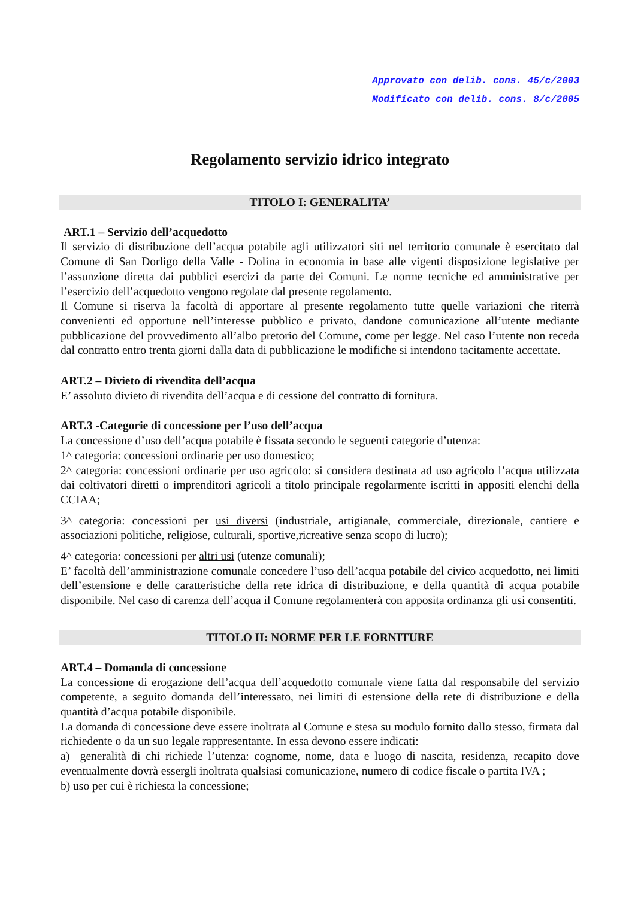Approvato con delib. cons. 45/c/2003
Modificato con delib. cons. 8/c/2005
Regolamento servizio idrico integrato
TITOLO I: GENERALITA’
ART.1 – Servizio dell’acquedotto
Il servizio di distribuzione dell’acqua potabile agli utilizzatori siti nel territorio comunale è esercitato dal Comune di San Dorligo della Valle - Dolina in economia in base alle vigenti disposizione legislative per l’assunzione diretta dai pubblici esercizi da parte dei Comuni. Le norme tecniche ed amministrative per l’esercizio dell’acquedotto vengono regolate dal presente regolamento.
Il Comune si riserva la facoltà di apportare al presente regolamento tutte quelle variazioni che riterrà convenienti ed opportune nell’interesse pubblico e privato, dandone comunicazione all’utente mediante pubblicazione del provvedimento all’albo pretorio del Comune, come per legge. Nel caso l’utente non receda dal contratto entro trenta giorni dalla data di pubblicazione le modifiche si intendono tacitamente accettate.
ART.2 – Divieto di rivendita dell’acqua
E’ assoluto divieto di rivendita dell’acqua e di cessione del contratto di fornitura.
ART.3 -Categorie di concessione per l’uso dell’acqua
La concessione d’uso dell’acqua potabile è fissata secondo le seguenti categorie d’utenza:
1^ categoria: concessioni ordinarie per uso domestico;
2^ categoria: concessioni ordinarie per uso agricolo: si considera destinata ad uso agricolo l’acqua utilizzata dai coltivatori diretti o imprenditori agricoli a titolo principale regolarmente iscritti in appositi elenchi della CCIAA;
3^ categoria: concessioni per usi diversi (industriale, artigianale, commerciale, direzionale, cantiere e associazioni politiche, religiose, culturali, sportive,ricreative senza scopo di lucro);
4^ categoria: concessioni per altri usi (utenze comunali);
E’ facoltà dell’amministrazione comunale concedere l’uso dell’acqua potabile del civico acquedotto, nei limiti dell’estensione e delle caratteristiche della rete idrica di distribuzione, e della quantità di acqua potabile disponibile. Nel caso di carenza dell’acqua il Comune regolamenterà con apposita ordinanza gli usi consentiti.
TITOLO II: NORME PER LE FORNITURE
ART.4 – Domanda di concessione
La concessione di erogazione dell’acqua dell’acquedotto comunale viene fatta dal responsabile del servizio competente, a seguito domanda dell’interessato, nei limiti di estensione della rete di distribuzione e della quantità d’acqua potabile disponibile.
La domanda di concessione deve essere inoltrata al Comune e stesa su modulo fornito dallo stesso, firmata dal richiedente o da un suo legale rappresentante. In essa devono essere indicati:
a) generalità di chi richiede l’utenza: cognome, nome, data e luogo di nascita, residenza, recapito dove eventualmente dovrà essergli inoltrata qualsiasi comunicazione, numero di codice fiscale o partita IVA ;
b) uso per cui è richiesta la concessione;